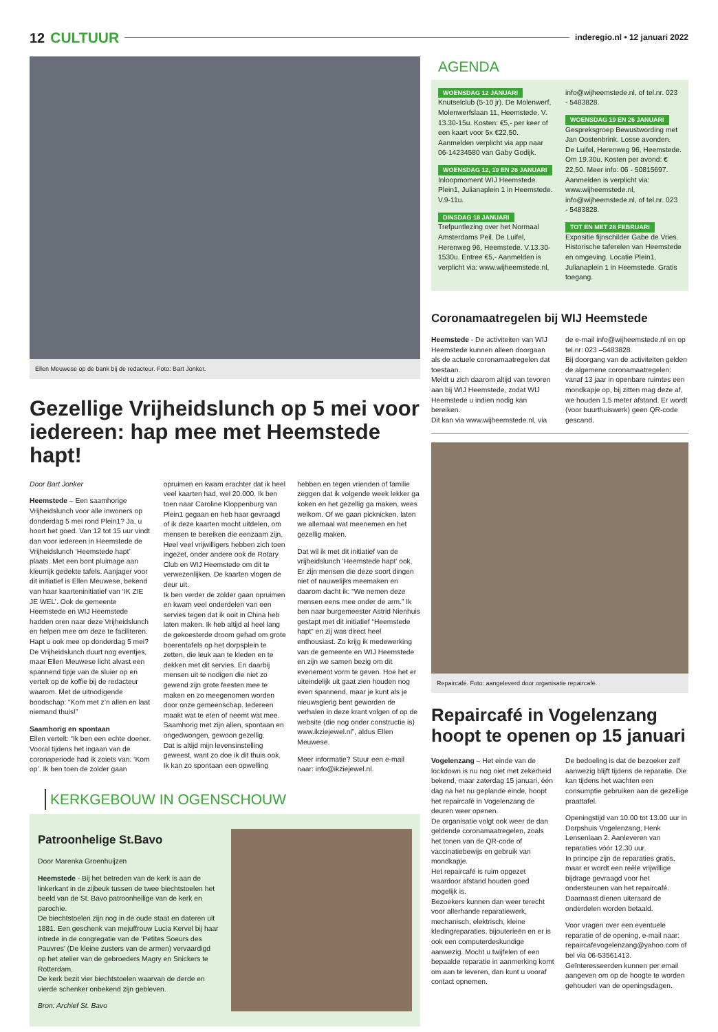12 CULTUUR inderegio.nl • 12 januari 2022
Ellen Meuwese op de bank bij de redacteur. Foto: Bart Jonker.
Gezellige Vrijheidslunch op 5 mei voor iedereen: hap mee met Heemstede hapt!
Door Bart Jonker
Heemstede – Een saamhorige Vrijheidslunch voor alle inwoners op donderdag 5 mei rond Plein1? Ja, u hoort het goed. Van 12 tot 15 uur vindt dan voor iedereen in Heemstede de Vrijheidslunch ‘Heemstede hapt’ plaats. Met een bont pluimage aan kleurrijk gedekte tafels. Aanjager voor dit initiatief is Ellen Meuwese, bekend van haar kaarteninitiatief van ‘IK ZIE JE WEL’. Ook de gemeente Heemstede en WIJ Heemstede hadden oren naar deze Vrijheidslunch en helpen mee om deze te faciliteren. Hapt u ook mee op donderdag 5 mei? De Vrijheidslunch duurt nog eventjes, maar Ellen Meuwese licht alvast een spannend tipje van de sluier op en vertelt op de koffie bij de redacteur waarom. Met de uitnodigende boodschap: “Kom met z’n allen en laat niemand thuis!”
Saamhorig en spontaan
Ellen vertelt: “Ik ben een echte doener. Vooral tijdens het ingaan van de coronaperiode had ik zoiets van: ‘Kom op’. Ik ben toen de zolder gaan opruimen en kwam erachter dat ik heel veel kaarten had, wel 20.000. Ik ben toen naar Caroline Kloppenburg van Plein1 gegaan en heb haar gevraagd of ik deze kaarten mocht uitdelen, om mensen te bereiken die eenzaam zijn. Heel veel vrijwilligers hebben zich toen ingezet, onder andere ook de Rotary Club en WIJ Heemstede om dit te verwezenlijken. De kaarten vlogen de deur uit.
Ik ben verder de zolder gaan opruimen en kwam veel onderdelen van een servies tegen dat ik ooit in China heb laten maken. Ik heb altijd al heel lang de gekoesterde droom gehad om grote boerentafels op het dorpsplein te zetten, die leuk aan te kleden en te dekken met dit servies. En daarbij mensen uit te nodigen die niet zo gewend zijn grote feesten mee te maken en zo meegenomen worden door onze gemeenschap. Iedereen maakt wat te eten of neemt wat mee. Saamhorig met zijn allen, spontaan en ongedwongen, gewoon gezellig.
Dat is altijd mijn levensinstelling geweest, want zo doe ik dit thuis ook. Ik kan zo spontaan een opwelling hebben en tegen vrienden of familie zeggen dat ik volgende week lekker ga koken en het gezellig ga maken, wees welkom. Of we gaan picknicken, laten we allemaal wat meenemen en het gezellig maken.
Dat wil ik met dit initiatief van de vrijheidslunch ‘Heemstede hapt’ ook. Er zijn mensen die deze soort dingen niet of nauwelijks meemaken en daarom dacht ik: “We nemen deze mensen eens mee onder de arm.” Ik ben naar burgemeester Astrid Nienhuis gestapt met dit initiatief “Heemstede hapt” en zij was direct heel enthousiast. Zo krijg ik medewerking van de gemeente en WIJ Heemstede en zijn we samen bezig om dit evenement vorm te geven. Hoe het er uiteindelijk uit gaat zien houden nog even spannend, maar je kunt als je nieuwsgierig bent geworden de verhalen in deze krant volgen of op de website (die nog onder constructie is) www.ikziejewel.nl”, aldus Ellen Meuwese.
Meer informatie? Stuur een e-mail naar: info@ikziejewel.nl.
KERKGEBOUW IN OGENSCHOUW
Patroonhelige St.Bavo
Door Marenka Groenhuijzen
Heemstede - Bij het betreden van de kerk is aan de linkerkant in de zijbeuk tussen de twee biechtstoelen het beeld van de St. Bavo patroonheilige van de kerk en parochie.
De biechtstoelen zijn nog in de oude staat en dateren uit 1881. Een geschenk van mejuffrouw Lucia Kervel bij haar intrede in de congregatie van de ‘Petites Soeurs des Pauvres’ (De kleine zusters van de armen) vervaardigd op het atelier van de gebroeders Magry en Snickers te Rotterdam.
De kerk bezit vier biechtstoelen waarvan de derde en vierde schenker onbekend zijn gebleven.
Bron: Archief St. Bavo
AGENDA
WOENSDAG 12 JANUARI
Knutselclub (5-10 jr). De Molenwerf, Molenwerfslaan 11, Heemstede. V. 13.30-15u. Kosten: €5,- per keer of een kaart voor 5x €22,50. Aanmelden verplicht via app naar 06-14234580 van Gaby Godijk.
WOENSDAG 12, 19 EN 26 JANUARI
Inloopmoment WIJ Heemstede. Plein1, Julianaplein 1 in Heemstede. V.9-11u.
DINSDAG 18 JANUARI
Trefpuntlezing over het Normaal Amsterdams Peil. De Luifel, Herenweg 96, Heemstede. V.13.30-1530u. Entree €5,- Aanmelden is verplicht via: www.wijheemstede.nl, info@wijheemstede.nl, of tel.nr. 023 - 5483828.
WOENSDAG 19 EN 26 JANUARI
Gespreksgroep Bewustwording met Jan Oostenbrink. Losse avonden. De Luifel, Herenweg 96, Heemstede. Om 19.30u. Kosten per avond: € 22,50. Meer info: 06 - 50815697. Aanmelden is verplicht via: www.wijheemstede.nl, info@wijheemstede.nl, of tel.nr. 023 - 5483828.
TOT EN MET 28 FEBRUARI
Expositie fijnschilder Gabe de Vries. Historische taferelen van Heemstede en omgeving. Locatie Plein1, Julianaplein 1 in Heemstede. Gratis toegang.
Coronamaatregelen bij WIJ Heemstede
Heemstede - De activiteiten van WIJ Heemstede kunnen alleen doorgaan als de actuele coronamaatregelen dat toestaan.
Meldt u zich daarom altijd van tevoren aan bij WIJ Heemstede, zodat WIJ Heemstede u indien nodig kan bereiken.
Dit kan via www.wijheemstede.nl, via de e-mail info@wijheemstede.nl en op tel.nr: 023 –5483828.
Bij doorgang van de activiteiten gelden de algemene coronamaatregelen: vanaf 13 jaar in openbare ruimtes een mondkapje op, bij zitten mag deze af, we houden 1,5 meter afstand. Er wordt (voor buurthuiswerk) geen QR-code gescand.
Repaircafé. Foto: aangeleverd door organisatie repaircafé.
Repaircafé in Vogelenzang hoopt te openen op 15 januari
Vogelenzang – Het einde van de lockdown is nu nog niet met zekerheid bekend, maar zaterdag 15 januari, één dag na het nu geplande einde, hoopt het repaircafé in Vogelenzang de deuren weer openen.
De organisatie volgt ook weer de dan geldende coronamaatregelen, zoals het tonen van de QR-code of vaccinatiebewijs en gebruik van mondkapje.
Het repaircafé is ruim opgezet waardoor afstand houden goed mogelijk is.
Bezoekers kunnen dan weer terecht voor allerhande reparatiewerk, mechanisch, elektrisch, kleine kledingreparaties, bijouterieën en er is ook een computerdeskundige aanwezig. Mocht u twijfelen of een bepaalde reparatie in aanmerking komt om aan te leveren, dan kunt u vooraf contact opnemen.
De bedoeling is dat de bezoeker zelf aanwezig blijft tijdens de reparatie. Die kan tijdens het wachten een consumptie gebruiken aan de gezellige praattafel.
Openingstijd van 10.00 tot 13.00 uur in Dorpshuis Vogelenzang, Henk Lensenlaan 2. Aanleveren van reparaties vóór 12.30 uur.
In principe zijn de reparaties gratis, maar er wordt een reële vrijwillige bijdrage gevraagd voor het ondersteunen van het repaircafé. Daarnaast dienen uiteraard de onderdelen worden betaald.
Voor vragen over een eventuele reparatie of de opening, e-mail naar: repaircafevogelenzang@yahoo.com of bel via 06-53561413.
Geïnteresseerden kunnen per email aangeven om op de hoogte te worden gehouden van de openingsdagen.